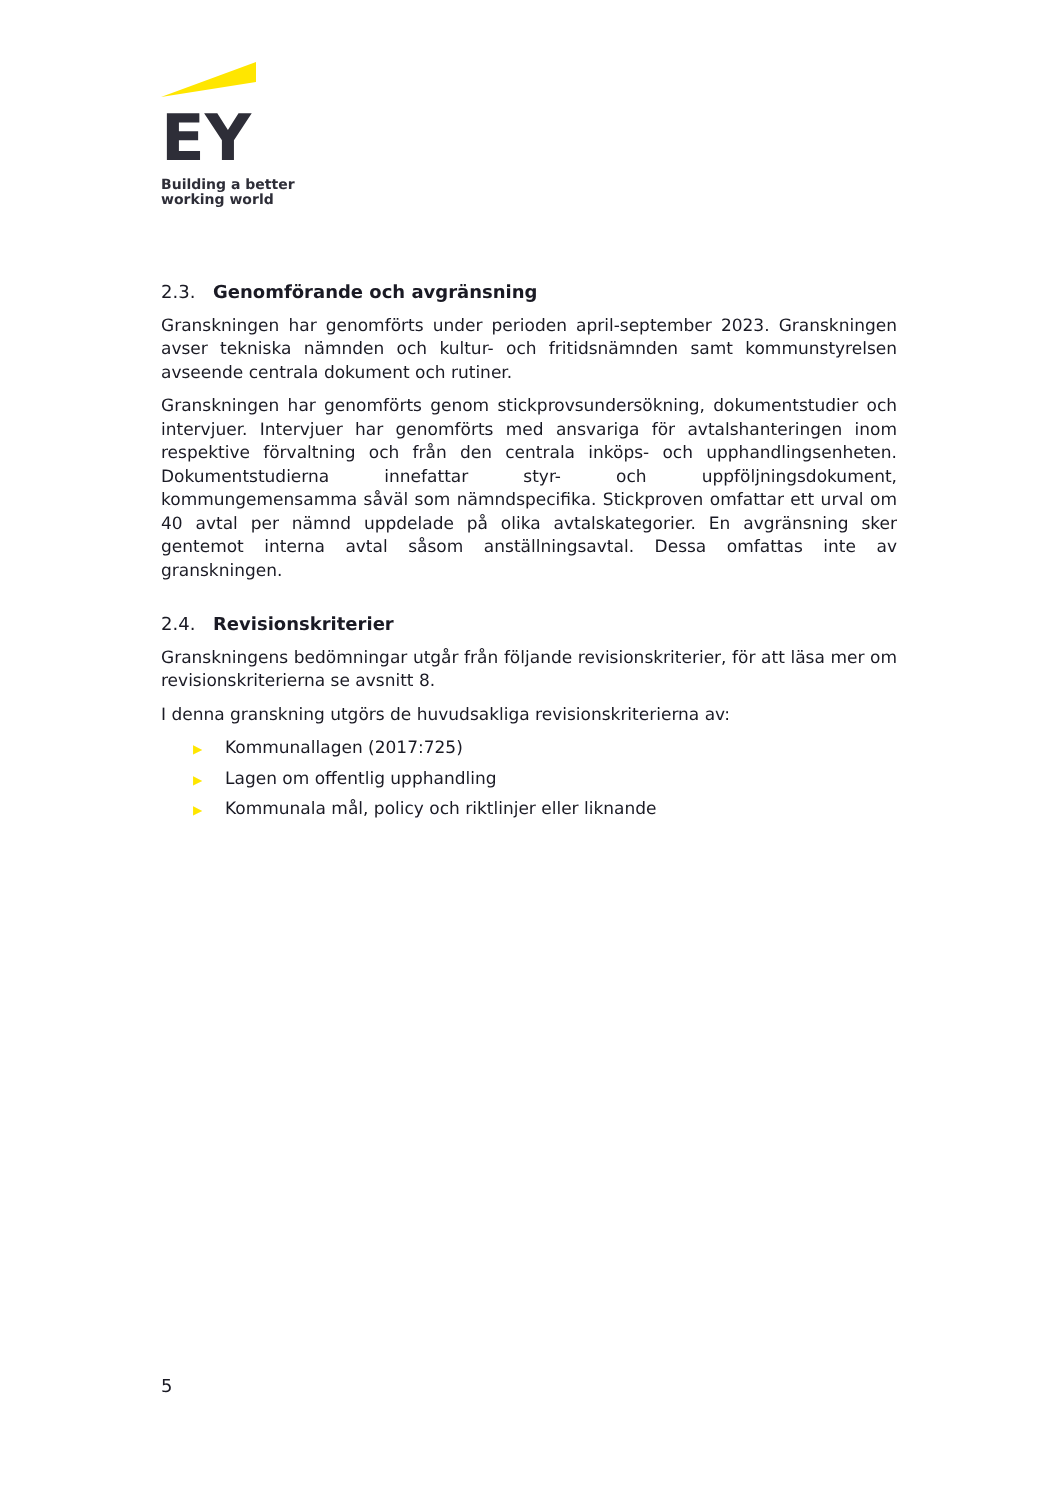EY
Building a better
working world
2.3. Genomförande och avgränsning
Granskningen har genomförts under perioden april-september 2023. Granskningen avser tekniska nämnden och kultur- och fritidsnämnden samt kommunstyrelsen avseende centrala dokument och rutiner.
Granskningen har genomförts genom stickprovsundersökning, dokumentstudier och intervjuer. Intervjuer har genomförts med ansvariga för avtalshanteringen inom respektive förvaltning och från den centrala inköps- och upphandlingsenheten. Dokumentstudierna innefattar styr- och uppföljningsdokument, kommungemensamma såväl som nämndspecifika. Stickproven omfattar ett urval om 40 avtal per nämnd uppdelade på olika avtalskategorier. En avgränsning sker gentemot interna avtal såsom anställningsavtal. Dessa omfattas inte av granskningen.
2.4. Revisionskriterier
Granskningens bedömningar utgår från följande revisionskriterier, för att läsa mer om revisionskriterierna se avsnitt 8.
I denna granskning utgörs de huvudsakliga revisionskriterierna av:
▶ Kommunallagen (2017:725)
▶ Lagen om offentlig upphandling
▶ Kommunala mål, policy och riktlinjer eller liknande
5